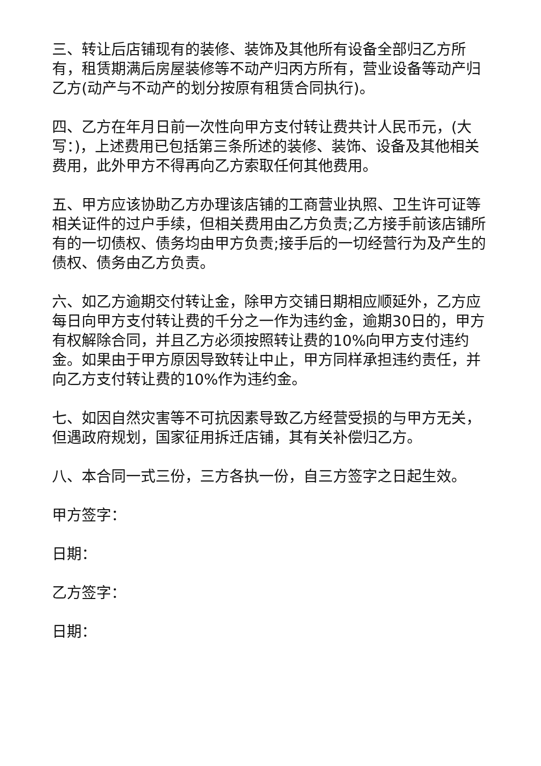三、转让后店铺现有的装修、装饰及其他所有设备全部归乙方所有，租赁期满后房屋装修等不动产归丙方所有，营业设备等动产归乙方(动产与不动产的划分按原有租赁合同执行)。
四、乙方在年月日前一次性向甲方支付转让费共计人民币元，(大写：)，上述费用已包括第三条所述的装修、装饰、设备及其他相关费用，此外甲方不得再向乙方索取任何其他费用。
五、甲方应该协助乙方办理该店铺的工商营业执照、卫生许可证等相关证件的过户手续，但相关费用由乙方负责;乙方接手前该店铺所有的一切债权、债务均由甲方负责;接手后的一切经营行为及产生的债权、债务由乙方负责。
六、如乙方逾期交付转让金，除甲方交铺日期相应顺延外，乙方应每日向甲方支付转让费的千分之一作为违约金，逾期30日的，甲方有权解除合同，并且乙方必须按照转让费的10%向甲方支付违约金。如果由于甲方原因导致转让中止，甲方同样承担违约责任，并向乙方支付转让费的10%作为违约金。
七、如因自然灾害等不可抗因素导致乙方经营受损的与甲方无关，但遇政府规划，国家征用拆迁店铺，其有关补偿归乙方。
八、本合同一式三份，三方各执一份，自三方签字之日起生效。
甲方签字：
日期：
乙方签字：
日期：